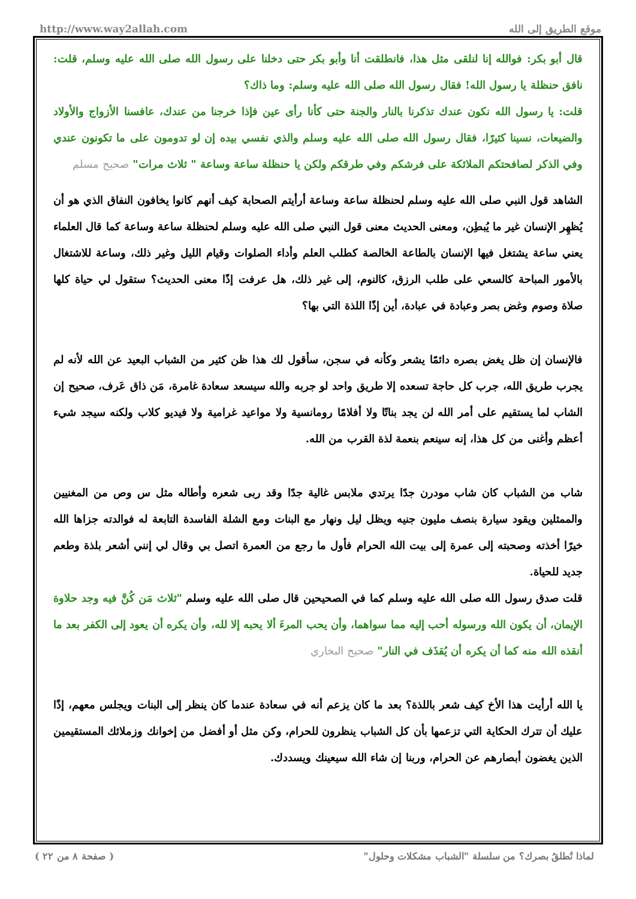http://www.way2allah.com موقع الطريق إلى الله
قال أبو بكر: فوالله إنا لنلقى مثل هذا، فانطلقت أنا وأبو بكر حتى دخلنا على رسول الله صلى الله عليه وسلم، قلت: نافق حنظلة يا رسول الله! فقال رسول الله صلى الله عليه وسلم: وما ذاك؟
قلت: يا رسول الله نكون عندك تذكرنا بالنار والجنة حتى كأنا رأى عين فإذا خرجنا من عندك، عافسنا الأزواج والأولاد والضيعات، نسينا كثيرًا، فقال رسول الله صلى الله عليه وسلم والذي نفسي بيده إن لو تدومون على ما تكونون عندي وفي الذكر لصافحتكم الملائكة على فرشكم وفي طرقكم ولكن يا حنظلة ساعة وساعة " ثلاث مرات" صحيح مسلم
الشاهد قول النبي صلى الله عليه وسلم لحنظلة ساعة وساعة أرأيتم الصحابة كيف أنهم كانوا يخافون النفاق الذي هو أن يُظهِر الإنسان غير ما يُبطِن، ومعنى الحديث معنى قول النبي صلى الله عليه وسلم لحنظلة ساعة وساعة كما قال العلماء يعني ساعة يشتغل فيها الإنسان بالطاعة الخالصة كطلب العلم وأداء الصلوات وقيام الليل وغير ذلك، وساعة للاشتغال بالأمور المباحة كالسعي على طلب الرزق، كالنوم، إلى غير ذلك، هل عرفت إذًا معنى الحديث؟ ستقول لي حياة كلها صلاة وصوم وغض بصر وعبادة في عبادة، أين إذًا اللذة التي بها؟
فالإنسان إن ظل يغض بصره دائمًا يشعر وكأنه في سجن، سأقول لك هذا ظن كثير من الشباب البعيد عن الله لأنه لم يجرب طريق الله، جرب كل حاجة تسعده إلا طريق واحد لو جربه والله سيسعد سعادة غامرة، مَن ذاق عَرف، صحيح إن الشاب لما يستقيم على أمر الله لن يجد بناتًا ولا أفلامًا رومانسية ولا مواعيد غرامية ولا فيديو كلاب ولكنه سيجد شيء أعظم وأغنى من كل هذا، إنه سينعم بنعمة لذة القرب من الله.
شاب من الشباب كان شاب مودرن جدًا يرتدي ملابس غالية جدًا وقد ربى شعره وأطاله مثل س وص من المغنيين والممثلين ويقود سيارة بنصف مليون جنيه ويظل ليل ونهار مع البنات ومع الشلة الفاسدة التابعة له فوالدته جزاها الله خيرًا أخذته وصحبته إلى عمرة إلى بيت الله الحرام فأول ما رجع من العمرة اتصل بي وقال لي إنني أشعر بلذة وطعم جديد للحياة.
قلت صدق رسول الله صلى الله عليه وسلم كما في الصحيحين قال صلى الله عليه وسلم "ثلاث مَن كُنَّ فيه وجد حلاوة الإيمان، أن يكون الله ورسوله أحب إليه مما سواهما، وأن يحب المرءَ ألا يحبه إلا لله، وأن يكره أن يعود إلى الكفر بعد ما أنقذه الله منه كما أن يكره أن يُقذَف في النار" صحيح البخاري
يا الله أرأيت هذا الأخ كيف شعر باللذة؟ بعد ما كان يزعم أنه في سعادة عندما كان ينظر إلى البنات ويجلس معهم، إذًا عليك أن تترك الحكاية التي تزعمها بأن كل الشباب ينظرون للحرام، وكن مثل أو أفضل من إخوانك وزملائك المستقيمين الذين يغضون أبصارهم عن الحرام، وربنا إن شاء الله سيعينك ويسددك.
لماذا تُطلقُ بصرك؟ من سلسلة "الشباب مشكلات وحلول" ( صفحة ٨ من ٢٢ )